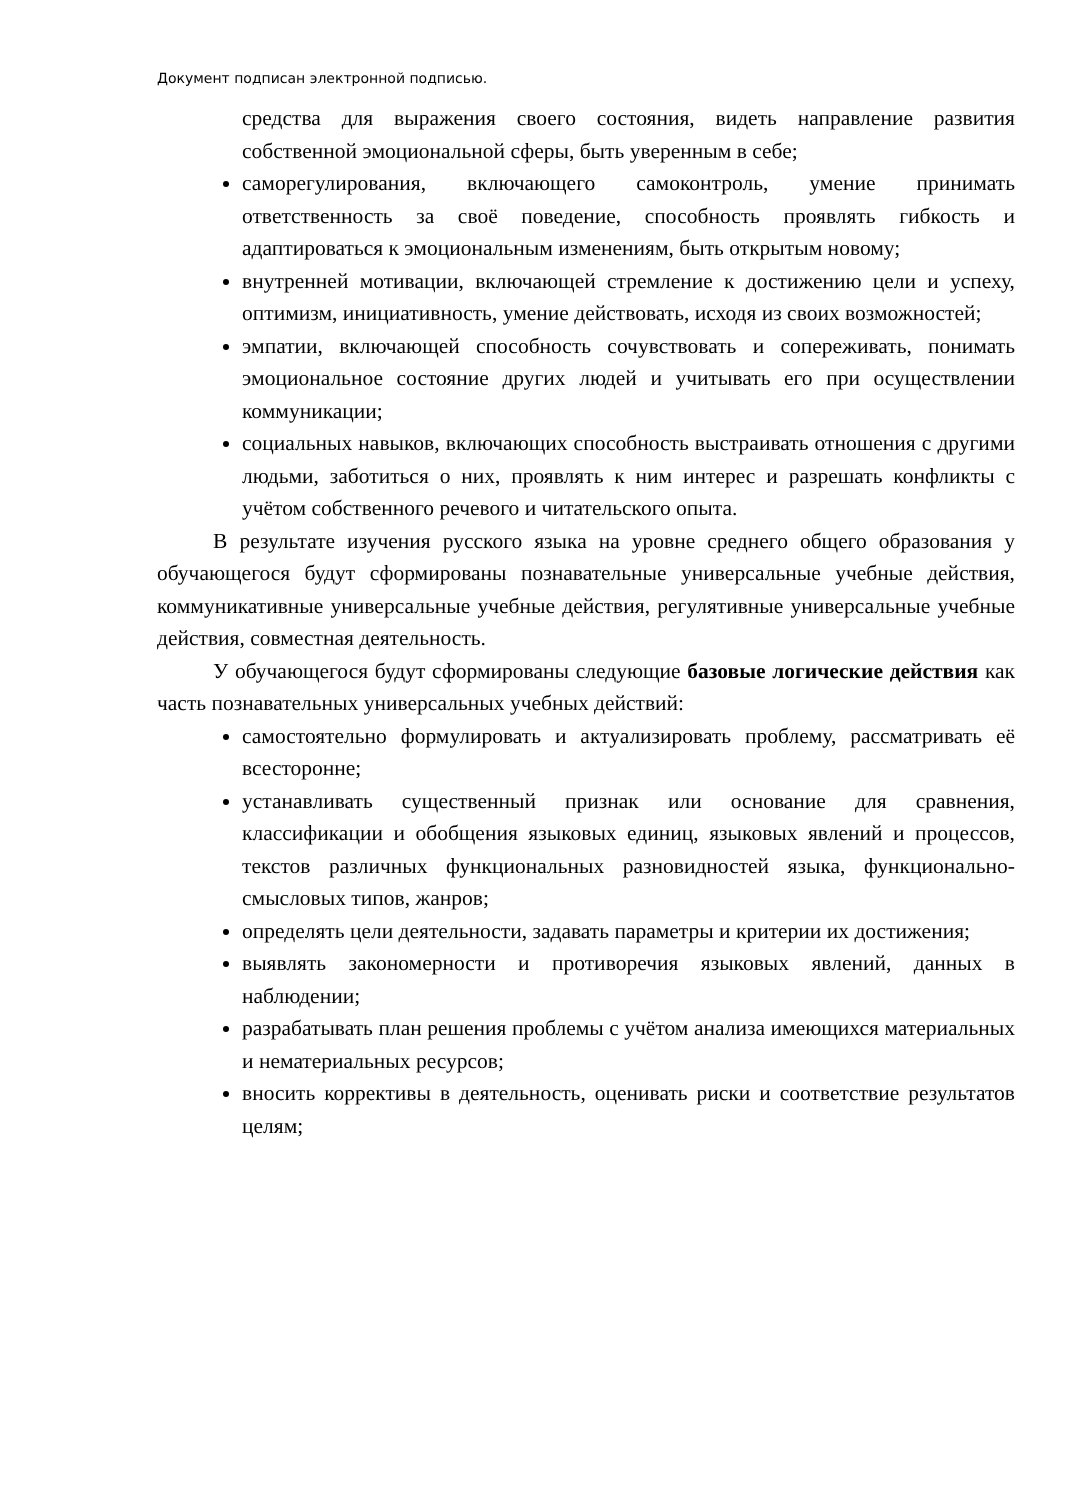Документ подписан электронной подписью.
средства для выражения своего состояния, видеть направление развития собственной эмоциональной сферы, быть уверенным в себе;
саморегулирования, включающего самоконтроль, умение принимать ответственность за своё поведение, способность проявлять гибкость и адаптироваться к эмоциональным изменениям, быть открытым новому;
внутренней мотивации, включающей стремление к достижению цели и успеху, оптимизм, инициативность, умение действовать, исходя из своих возможностей;
эмпатии, включающей способность сочувствовать и сопереживать, понимать эмоциональное состояние других людей и учитывать его при осуществлении коммуникации;
социальных навыков, включающих способность выстраивать отношения с другими людьми, заботиться о них, проявлять к ним интерес и разрешать конфликты с учётом собственного речевого и читательского опыта.
В результате изучения русского языка на уровне среднего общего образования у обучающегося будут сформированы познавательные универсальные учебные действия, коммуникативные универсальные учебные действия, регулятивные универсальные учебные действия, совместная деятельность.
У обучающегося будут сформированы следующие базовые логические действия как часть познавательных универсальных учебных действий:
самостоятельно формулировать и актуализировать проблему, рассматривать её всесторонне;
устанавливать существенный признак или основание для сравнения, классификации и обобщения языковых единиц, языковых явлений и процессов, текстов различных функциональных разновидностей языка, функционально-смысловых типов, жанров;
определять цели деятельности, задавать параметры и критерии их достижения;
выявлять закономерности и противоречия языковых явлений, данных в наблюдении;
разрабатывать план решения проблемы с учётом анализа имеющихся материальных и нематериальных ресурсов;
вносить коррективы в деятельность, оценивать риски и соответствие результатов целям;